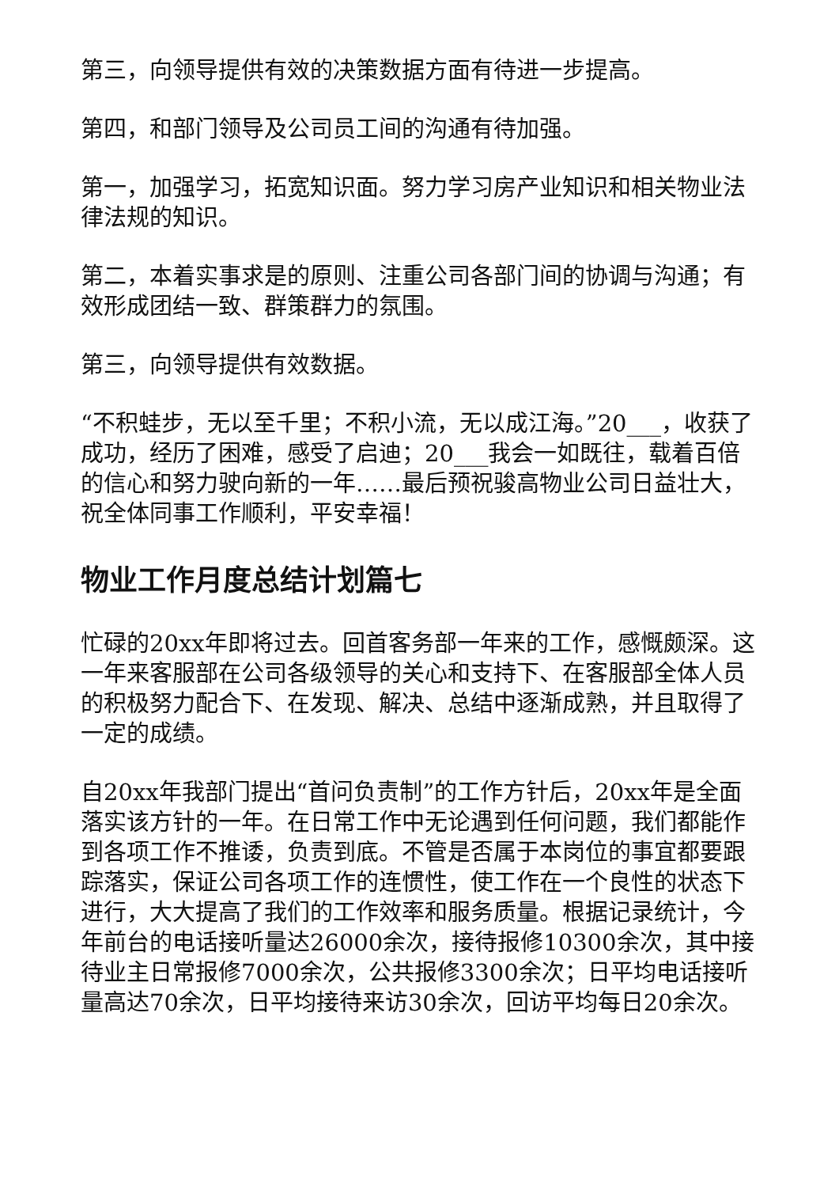第三，向领导提供有效的决策数据方面有待进一步提高。
第四，和部门领导及公司员工间的沟通有待加强。
第一，加强学习，拓宽知识面。努力学习房产业知识和相关物业法律法规的知识。
第二，本着实事求是的原则、注重公司各部门间的协调与沟通；有效形成团结一致、群策群力的氛围。
第三，向领导提供有效数据。
“不积蛙步，无以至千里；不积小流，无以成江海。”20___，收获了成功，经历了困难，感受了启迪；20___我会一如既往，载着百倍的信心和努力驶向新的一年……最后预祝骏高物业公司日益壮大，祝全体同事工作顺利，平安幸福！
物业工作月度总结计划篇七
忙碌的20xx年即将过去。回首客务部一年来的工作，感慨颇深。这一年来客服部在公司各级领导的关心和支持下、在客服部全体人员的积极努力配合下、在发现、解决、总结中逐渐成熟，并且取得了一定的成绩。
自20xx年我部门提出“首问负责制”的工作方针后，20xx年是全面落实该方针的一年。在日常工作中无论遇到任何问题，我们都能作到各项工作不推诿，负责到底。不管是否属于本岗位的事宜都要跟踪落实，保证公司各项工作的连惯性，使工作在一个良性的状态下进行，大大提高了我们的工作效率和服务质量。根据记录统计，今年前台的电话接听量达26000余次，接待报修10300余次，其中接待业主日常报修7000余次，公共报修3300余次；日平均电话接听量高达70余次，日平均接待来访30余次，回访平均每日20余次。